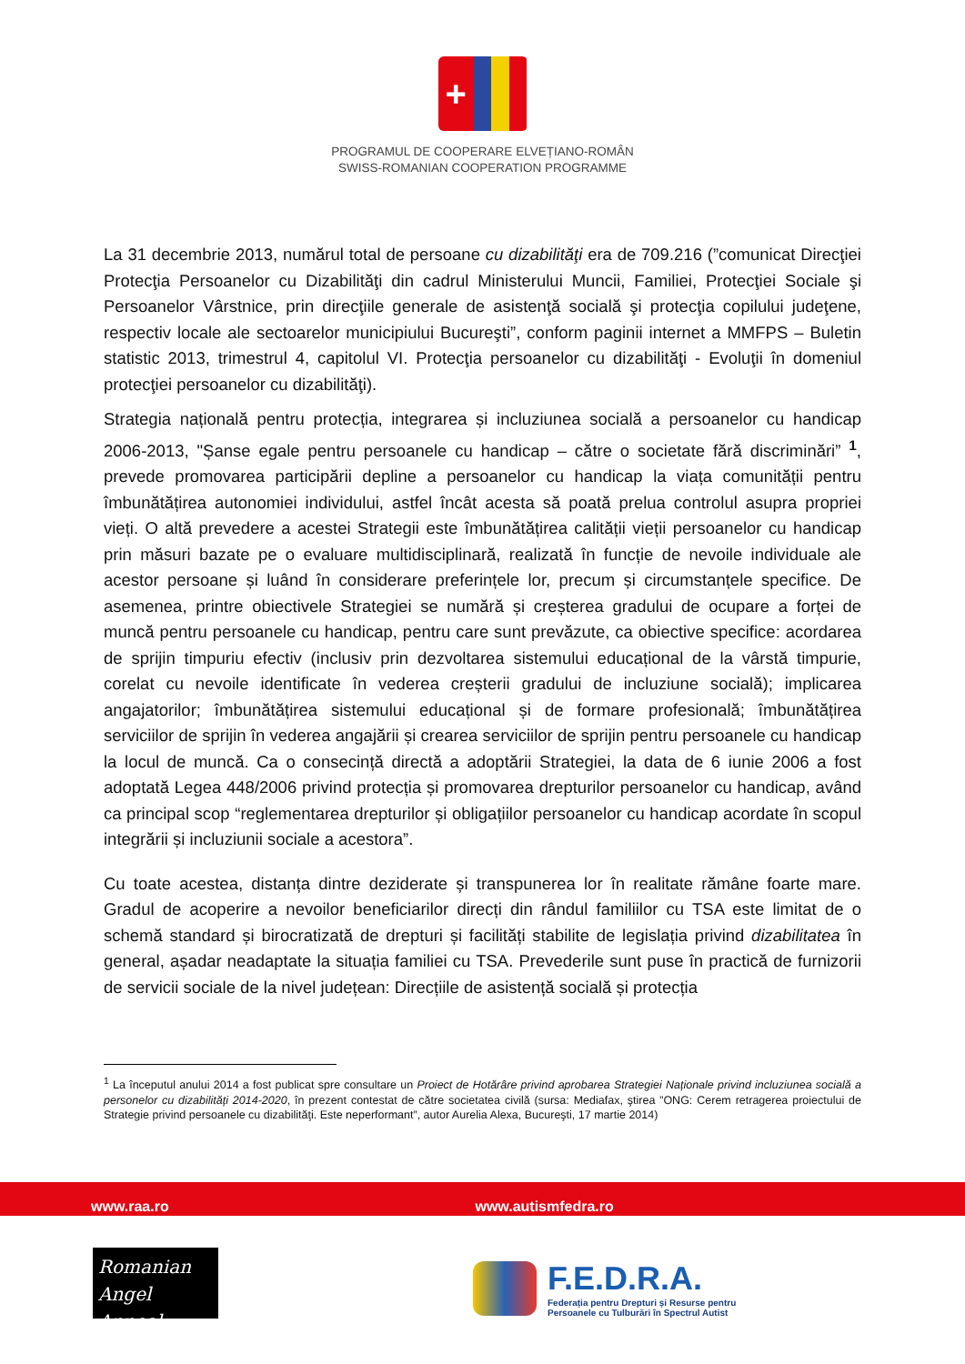+
PROGRAMUL DE COOPERARE ELVEȚIANO-ROMÂN
SWISS-ROMANIAN COOPERATION PROGRAMME
La 31 decembrie 2013, numărul total de persoane cu dizabilităţi era de 709.216 (”comunicat Direcţiei Protecţia Persoanelor cu Dizabilităţi din cadrul Ministerului Muncii, Familiei, Protecţiei Sociale şi Persoanelor Vârstnice, prin direcţiile generale de asistenţă socială şi protecţia copilului judeţene, respectiv locale ale sectoarelor municipiului Bucureşti”, conform paginii internet a MMFPS – Buletin statistic 2013, trimestrul 4, capitolul VI. Protecţia persoanelor cu dizabilităţi - Evoluţii în domeniul protecţiei persoanelor cu dizabilităţi).
Strategia națională pentru protecția, integrarea și incluziunea socială a persoanelor cu handicap 2006-2013, "Șanse egale pentru persoanele cu handicap – către o societate fără discriminări” <sup>1</sup>, prevede promovarea participării depline a persoanelor cu handicap la viața comunității pentru îmbunătățirea autonomiei individului, astfel încât acesta să poată prelua controlul asupra propriei vieți. O altă prevedere a acestei Strategii este îmbunătățirea calității vieții persoanelor cu handicap prin măsuri bazate pe o evaluare multidisciplinară, realizată în funcție de nevoile individuale ale acestor persoane și luând în considerare preferințele lor, precum și circumstanțele specifice. De asemenea, printre obiectivele Strategiei se numără și creșterea gradului de ocupare a forței de muncă pentru persoanele cu handicap, pentru care sunt prevăzute, ca obiective specifice: acordarea de sprijin timpuriu efectiv (inclusiv prin dezvoltarea sistemului educațional de la vârstă timpurie, corelat cu nevoile identificate în vederea creșterii gradului de incluziune socială); implicarea angajatorilor; îmbunătățirea sistemului educațional și de formare profesională; îmbunătățirea serviciilor de sprijin în vederea angajării și crearea serviciilor de sprijin pentru persoanele cu handicap la locul de muncă. Ca o consecință directă a adoptării Strategiei, la data de 6 iunie 2006 a fost adoptată Legea 448/2006 privind protecția și promovarea drepturilor persoanelor cu handicap, având ca principal scop “reglementarea drepturilor și obligațiilor persoanelor cu handicap acordate în scopul integrării și incluziunii sociale a acestora”.
Cu toate acestea, distanța dintre deziderate și transpunerea lor în realitate rămâne foarte mare. Gradul de acoperire a nevoilor beneficiarilor direcți din rândul familiilor cu TSA este limitat de o schemă standard și birocratizată de drepturi și facilități stabilite de legislația privind dizabilitatea în general, așadar neadaptate la situația familiei cu TSA. Prevederile sunt puse în practică de furnizorii de servicii sociale de la nivel județean: Direcțiile de asistență socială și protecția
<sup>1</sup> La începutul anului 2014 a fost publicat spre consultare un Proiect de Hotărâre privind aprobarea Strategiei Naționale privind incluziunea socială a personelor cu dizabilități 2014-2020, în prezent contestat de către societatea civilă (sursa: Mediafax, ştirea ”ONG: Cerem retragerea proiectului de Strategie privind persoanele cu dizabilităţi. Este neperformant”, autor Aurelia Alexa, Bucureşti, 17 martie 2014)
www.raa.ro www.autismfedra.ro
Romanian
Angel Appeal
F.E.D.R.A.
Federația pentru Drepturi și Resurse pentru
Persoanele cu Tulburări în Spectrul Autist